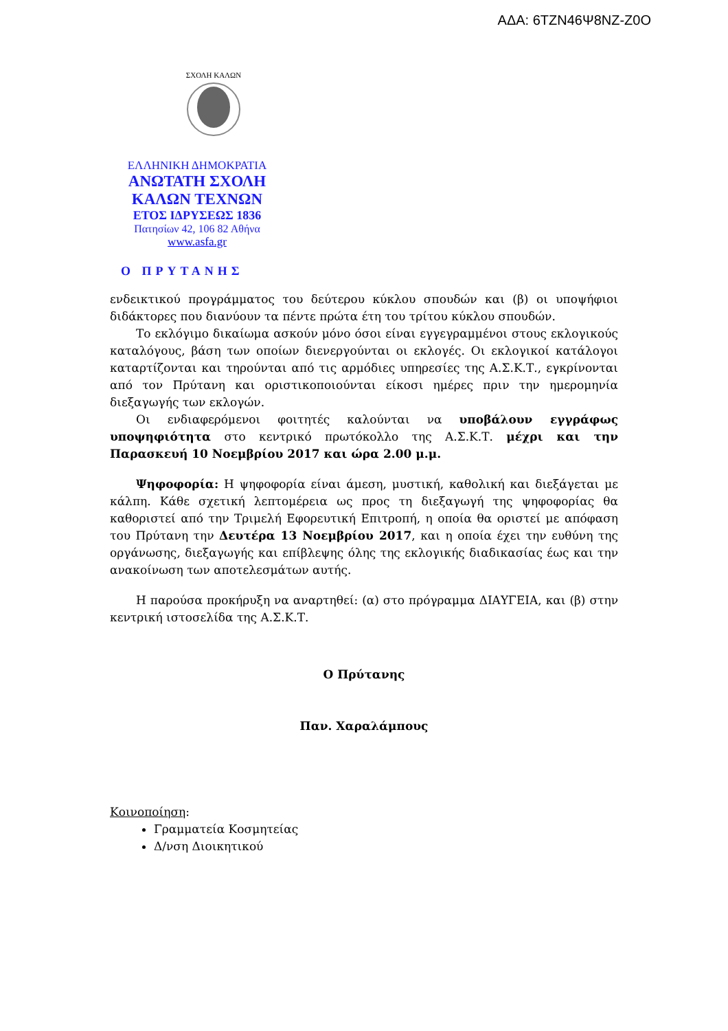ΑΔΑ: 6ΤΖΝ46Ψ8ΝΖ-Ζ0Ο
ΣΧΟΛΗ ΚΑΛΩΝ
ΕΛΛΗΝΙΚΗ ΔΗΜΟΚΡΑΤΙΑ
ΑΝΩΤΑΤΗ ΣΧΟΛΗ
ΚΑΛΩΝ ΤΕΧΝΩΝ
ΕΤΟΣ ΙΔΡΥΣΕΩΣ 1836
Πατησίων 42, 106 82 Αθήνα
www.asfa.gr
Ο ΠΡΥΤΑΝΗΣ
ενδεικτικού προγράμματος του δεύτερου κύκλου σπουδών και (β) οι υποψήφιοι διδάκτορες που διανύουν τα πέντε πρώτα έτη του τρίτου κύκλου σπουδών.
Το εκλόγιμο δικαίωμα ασκούν μόνο όσοι είναι εγγεγραμμένοι στους εκλογικούς καταλόγους, βάση των οποίων διενεργούνται οι εκλογές. Οι εκλογικοί κατάλογοι καταρτίζονται και τηρούνται από τις αρμόδιες υπηρεσίες της Α.Σ.Κ.Τ., εγκρίνονται από τον Πρύτανη και οριστικοποιούνται είκοσι ημέρες πριν την ημερομηνία διεξαγωγής των εκλογών.
Οι ενδιαφερόμενοι φοιτητές καλούνται να υποβάλουν εγγράφως υποψηφιότητα στο κεντρικό πρωτόκολλο της Α.Σ.Κ.Τ. μέχρι και την Παρασκευή 10 Νοεμβρίου 2017 και ώρα 2.00 μ.μ.
Ψηφοφορία: Η ψηφοφορία είναι άμεση, μυστική, καθολική και διεξάγεται με κάλπη. Κάθε σχετική λεπτομέρεια ως προς τη διεξαγωγή της ψηφοφορίας θα καθοριστεί από την Τριμελή Εφορευτική Επιτροπή, η οποία θα οριστεί με απόφαση του Πρύτανη την Δευτέρα 13 Νοεμβρίου 2017, και η οποία έχει την ευθύνη της οργάνωσης, διεξαγωγής και επίβλεψης όλης της εκλογικής διαδικασίας έως και την ανακοίνωση των αποτελεσμάτων αυτής.
Η παρούσα προκήρυξη να αναρτηθεί: (α) στο πρόγραμμα ΔΙΑΥΓΕΙΑ, και (β) στην κεντρική ιστοσελίδα της Α.Σ.Κ.Τ.
Ο Πρύτανης
Παν. Χαραλάμπους
Κοινοποίηση:
Γραμματεία Κοσμητείας
Δ/νση Διοικητικού